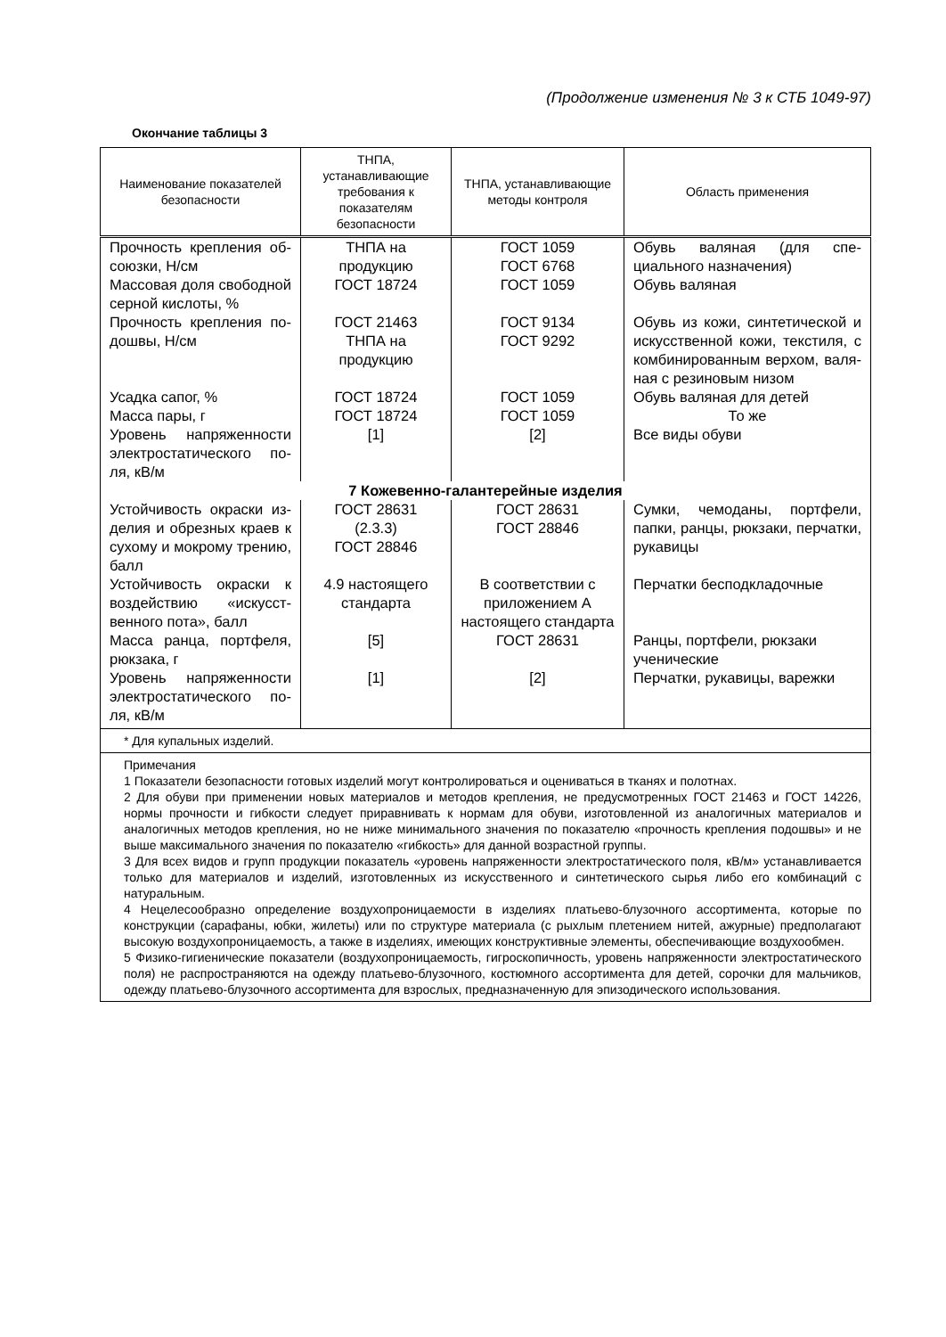(Продолжение изменения № 3 к СТБ 1049-97)
Окончание таблицы 3
| Наименование показателей безопасности | ТНПА, устанавливающие требования к показателям безопасности | ТНПА, устанавливающие методы контроля | Область применения |
| --- | --- | --- | --- |
| Прочность крепления об­союзки, Н/см | ТНПА на продукцию | ГОСТ 1059 ГОСТ 6768 | Обувь валяная (для спе­циального назначения) |
| Массовая доля свобод­ной серной кислоты, % | ГОСТ 18724 | ГОСТ 1059 | Обувь валяная |
| Прочность крепления по­дошвы, Н/см | ГОСТ 21463 ТНПА на продукцию | ГОСТ 9134 ГОСТ 9292 | Обувь из кожи, синтетиче­ской и искусственной ко­жи, текстиля, с комбини­рованным верхом, валя­ная с резиновым низом |
| Усадка сапог, % | ГОСТ 18724 | ГОСТ 1059 | Обувь валяная для детей |
| Масса пары, г | ГОСТ 18724 | ГОСТ 1059 | То же |
| Уровень напряженности электростатического по­ля, кВ/м | [1] | [2] | Все виды обуви |
| 7 Кожевенно-галантерейные изделия | | | |
| Устойчивость окраски из­делия и обрезных краев к сухому и мокрому тре­нию, балл | ГОСТ 28631 (2.3.3) ГОСТ 28846 | ГОСТ 28631 ГОСТ 28846 | Сумки, чемоданы, порт­фели, папки, ранцы, рюк­заки, перчатки, рукавицы |
| Устойчивость окраски к воздействию «искусст­венного пота», балл | 4.9 настоящего стандарта | В соответствии с приложением А настоящего стандарта | Перчатки бесподкладоч­ные |
| Масса ранца, портфеля, рюкзака, г | [5] | ГОСТ 28631 | Ранцы, портфели, рюкзаки ученические |
| Уровень напряженности электростатического по­ля, кВ/м | [1] | [2] | Перчатки, рукавицы, ва­режки |
| * Для купальных изделий. | | | |
| Примечания 1 Показатели безопасности готовых изделий могут контролироваться и оцениваться в тканях и полотнах. 2 Для обуви при применении новых материалов и методов крепления, не предусмотренных ГОСТ 21463 и ГОСТ 14226, нормы прочности и гибкости следует приравнивать к нормам для обуви, изготовленной из аналогичных материалов и аналогичных методов крепления, но не ниже минимального значения по показателю «прочность крепления подошвы» и не выше максимального значения по показателю «гибкость» для данной возрастной группы. 3 Для всех видов и групп продукции показатель «уровень напряженности электростатического поля, кВ/м» устанавливается только для материалов и изделий, изготовленных из искусственного и синтетического сырья либо его комбинаций с натуральным. 4 Нецелесообразно определение воздухопроницаемости в изделиях платьево-блузочного ассортимента, которые по конструкции (сарафаны, юбки, жилеты) или по структуре материала (с рыхлым плетением нитей, ажурные) предполагают высокую воздухопроницаемость, а также в изделиях, имеющих конструктивные элементы, обеспечивающие воздухообмен. 5 Физико-гигиенические показатели (воздухопроницаемость, гигроскопичность, уровень напряженности электростатического поля) не распространяются на одежду платьево-блузочного, костюмного ассортимента для детей, сорочки для мальчиков, одежду платьево-блузочного ассортимента для взрослых, предназначенную для эпизодического использования. | | | |